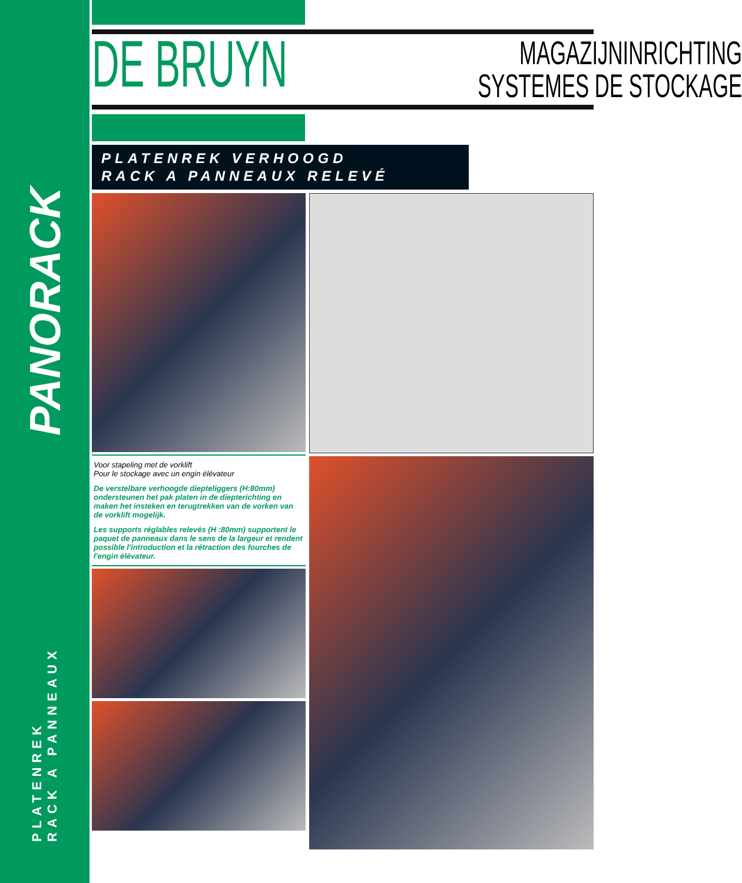PANORACK
PLATENREK
RACK A PANNEAUX
DE BRUYN
MAGAZIJNINRICHTING
SYSTEMES DE STOCKAGE
PLATENREK VERHOOGD
RACK A PANNEAUX RELEVÉ
Voor stapeling met de vorklift
Pour le stockage avec un engin élévateur
De verstelbare verhoogde diepteliggers (H:80mm) ondersteunen het pak platen in de diepterichting en maken het insteken en terugtrekken van de vorken van de vorklift mogelijk.
Les supports réglables relevés (H :80mm) supportent le paquet de panneaux dans le sens de la largeur et rendent possible l'introduction et la rétraction des fourches de l'engin élévateur.